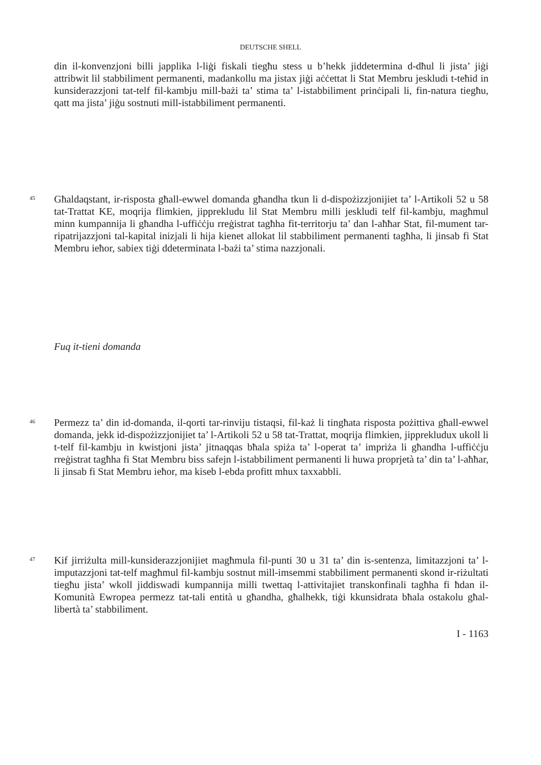DEUTSCHE SHELL
din il-konvenzjoni billi japplika l-liġi fiskali tiegħu stess u b’hekk jiddetermina d-dħul li jista’ jiġi attribwit lil stabbiliment permanenti, madankollu ma jistax jiġi aċċettat li Stat Membru jeskludi t-teħid in kunsiderazzjoni tat-telf fil-kambju mill-bażi ta’ stima ta’ l-istabbiliment prinċipali li, fin-natura tiegħu, qatt ma jista’ jiġu sostnuti mill-istabbiliment permanenti.
45
Għaldaqstant, ir-risposta għall-ewwel domanda għandha tkun li d-dispożizzjonijiet ta’ l-Artikoli 52 u 58 tat-Trattat KE, moqrija flimkien, jipprekludu lil Stat Membru milli jeskludi telf fil-kambju, magħmul minn kumpannija li għandha l-uffiċċju rreġistrat tagħha fit-territorju ta’ dan l-aħħar Stat, fil-mument tar-ripatrijazzjoni tal-kapital inizjali li hija kienet allokat lil stabbiliment permanenti tagħha, li jinsab fi Stat Membru ieħor, sabiex tiġi ddeterminata l-bażi ta’ stima nazzjonali.
Fuq it-tieni domanda
46
Permezz ta’ din id-domanda, il-qorti tar-rinviju tistaqsi, fil-każ li tingħata risposta pożittiva għall-ewwel domanda, jekk id-dispożizzjonijiet ta’ l-Artikoli 52 u 58 tat-Trattat, moqrija flimkien, jipprekludux ukoll li t-telf fil-kambju in kwistjoni jista’ jitnaqqas bħala spiża ta’ l-operat ta’ impriża li għandha l-uffiċċju rreġistrat tagħha fi Stat Membru biss safejn l-istabbiliment permanenti li huwa proprjetà ta’ din ta’ l-aħħar, li jinsab fi Stat Membru ieħor, ma kiseb l-ebda profitt mhux taxxabbli.
47
Kif jirriżulta mill-kunsiderazzjonijiet magħmula fil-punti 30 u 31 ta’ din is-sentenza, limitazzjoni ta’ l-imputazzjoni tat-telf magħmul fil-kambju sostnut mill-imsemmi stabbiliment permanenti skond ir-riżultati tiegħu jista’ wkoll jiddiswadi kumpannija milli twettaq l-attivitajiet transkonfinali tagħha fi ħdan il-Komunità Ewropea permezz tat-tali entità u għandha, għalhekk, tiġi kkunsidrata bħala ostakolu għal-libertà ta’ stabbiliment.
I - 1163